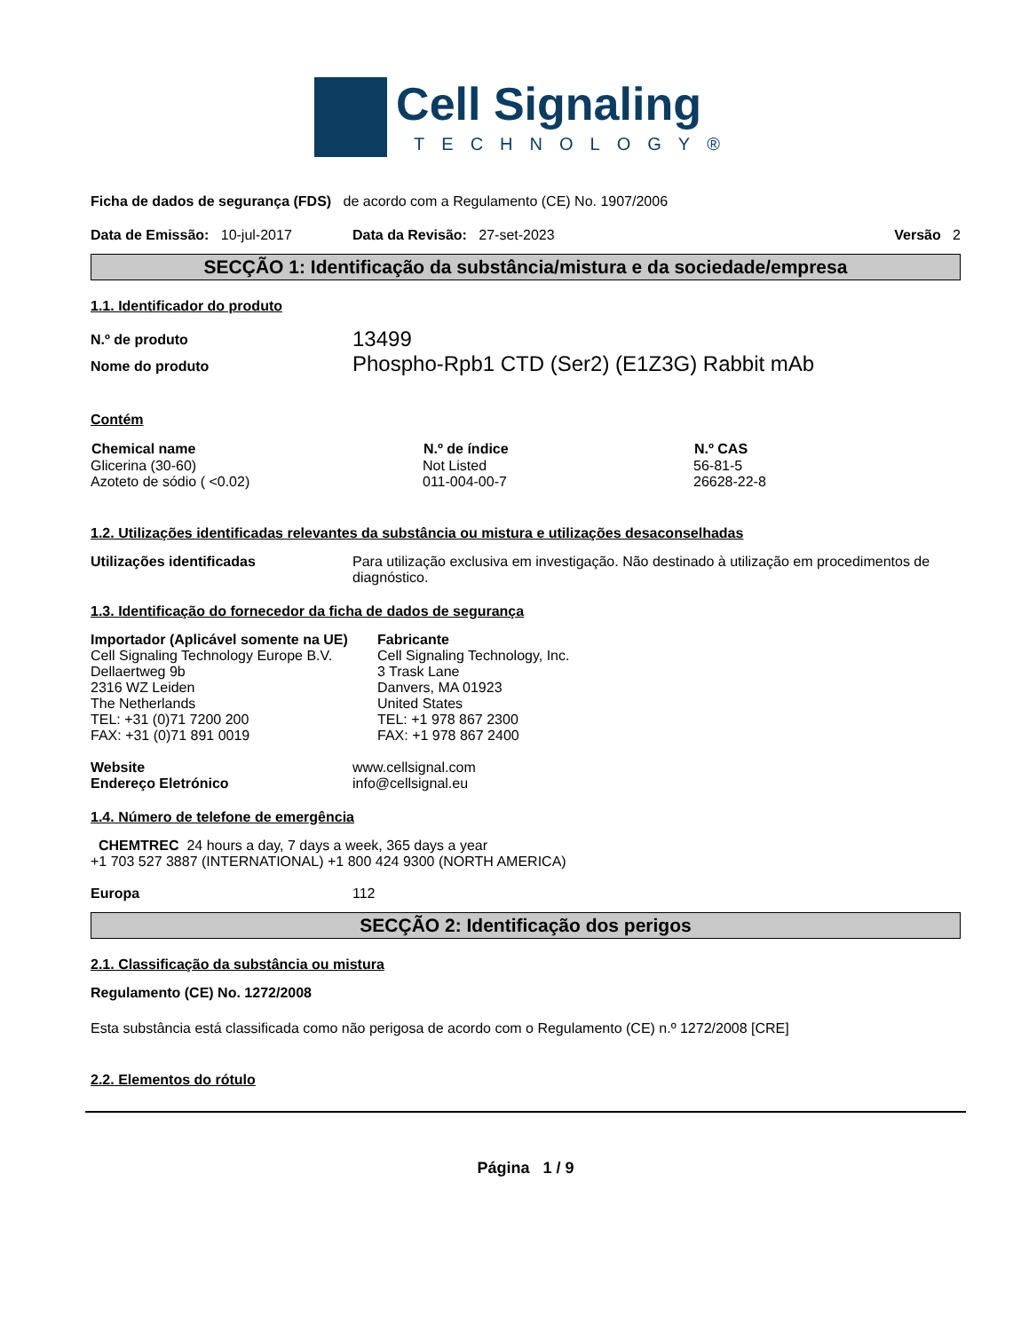Cell Signaling
TECHNOLOGY®
Ficha de dados de segurança (FDS) de acordo com a Regulamento (CE) No. 1907/2006
Data de Emissão: 10-jul-2017 Data da Revisão: 27-set-2023 Versão 2
SECÇÃO 1: Identificação da substância/mistura e da sociedade/empresa
1.1. Identificador do produto
| N.º de produto | 13499 |
| Nome do produto | Phospho-Rpb1 CTD (Ser2) (E1Z3G) Rabbit mAb |
Contém
| Chemical name | N.º de índice | N.º CAS |
| --- | --- | --- |
| Glicerina (30-60) | Not Listed | 56-81-5 |
| Azoteto de sódio ( <0.02) | 011-004-00-7 | 26628-22-8 |
1.2. Utilizações identificadas relevantes da substância ou mistura e utilizações desaconselhadas
| Utilizações identificadas | Para utilização exclusiva em investigação. Não destinado à utilização em procedimentos de diagnóstico. |
1.3. Identificação do fornecedor da ficha de dados de segurança
Importador (Aplicável somente na UE)
Cell Signaling Technology Europe B.V.
Dellaertweg 9b
2316 WZ Leiden
The Netherlands
TEL: +31 (0)71 7200 200
FAX: +31 (0)71 891 0019
Fabricante
Cell Signaling Technology, Inc.
3 Trask Lane
Danvers, MA 01923
United States
TEL: +1 978 867 2300
FAX: +1 978 867 2400
| Website | www.cellsignal.com |
| Endereço Eletrónico | info@cellsignal.eu |
1.4. Número de telefone de emergência
CHEMTREC 24 hours a day, 7 days a week, 365 days a year
+1 703 527 3887 (INTERNATIONAL) +1 800 424 9300 (NORTH AMERICA)
| Europa | 112 |
SECÇÃO 2: Identificação dos perigos
2.1. Classificação da substância ou mistura
Regulamento (CE) No. 1272/2008
Esta substância está classificada como não perigosa de acordo com o Regulamento (CE) n.º 1272/2008 [CRE]
2.2. Elementos do rótulo
Página 1 / 9